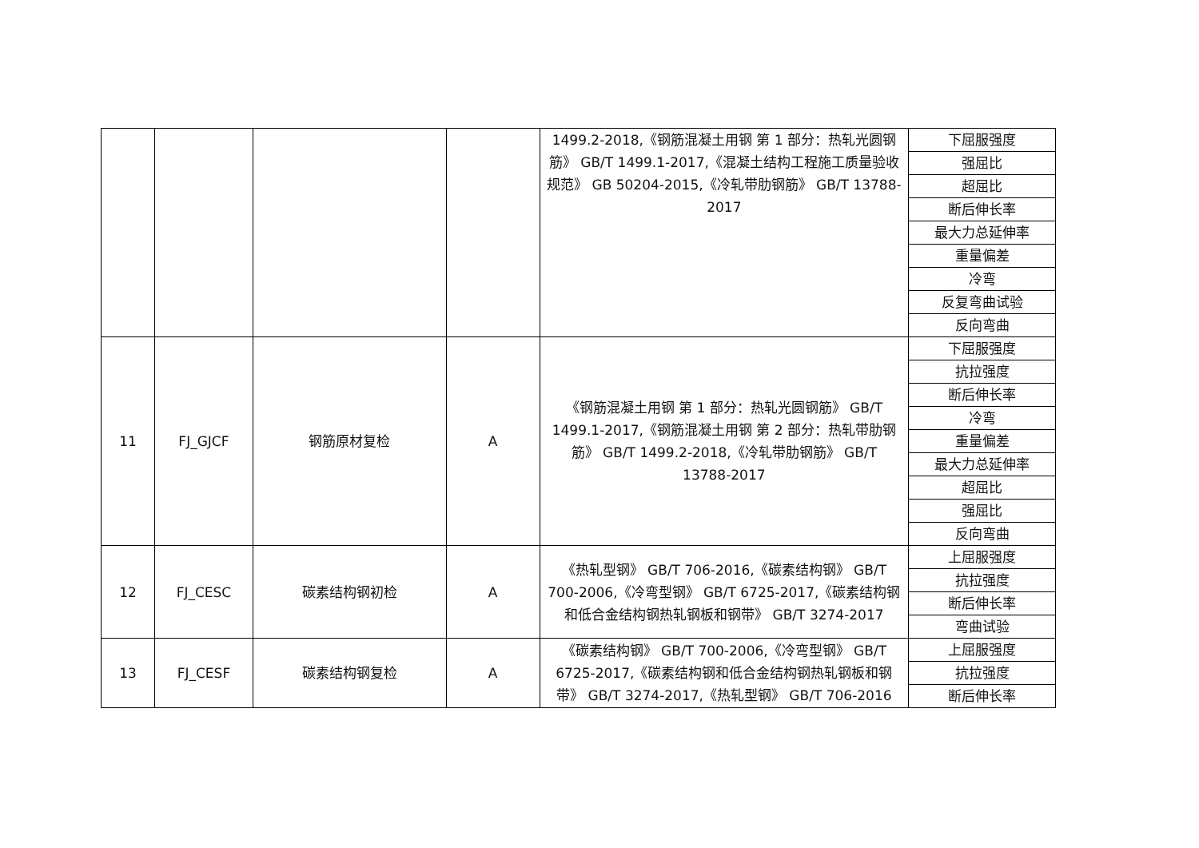| | | | | 1499.2-2018,《钢筋混凝土用钢 第 1 部分：热轧光圆钢筋》 GB/T 1499.1-2017,《混凝土结构工程施工质量验收规范》 GB 50204-2015,《冷轧带肋钢筋》 GB/T 13788-2017 | 下屈服强度 |
| | | | | | 强屈比 |
| | | | | | 超屈比 |
| | | | | | 断后伸长率 |
| | | | | | 最大力总延伸率 |
| | | | | | 重量偏差 |
| | | | | | 冷弯 |
| | | | | | 反复弯曲试验 |
| | | | | | 反向弯曲 |
| 11 | FJ_GJCF | 钢筋原材复检 | A | 《钢筋混凝土用钢 第 1 部分：热轧光圆钢筋》 GB/T 1499.1-2017,《钢筋混凝土用钢 第 2 部分：热轧带肋钢筋》 GB/T 1499.2-2018,《冷轧带肋钢筋》 GB/T 13788-2017 | 下屈服强度 |
| | | | | | 抗拉强度 |
| | | | | | 断后伸长率 |
| | | | | | 冷弯 |
| | | | | | 重量偏差 |
| | | | | | 最大力总延伸率 |
| | | | | | 超屈比 |
| | | | | | 强屈比 |
| | | | | | 反向弯曲 |
| 12 | FJ_CESC | 碳素结构钢初检 | A | 《热轧型钢》 GB/T 706-2016,《碳素结构钢》 GB/T 700-2006,《冷弯型钢》 GB/T 6725-2017,《碳素结构钢和低合金结构钢热轧钢板和钢带》 GB/T 3274-2017 | 上屈服强度 |
| | | | | | 抗拉强度 |
| | | | | | 断后伸长率 |
| | | | | | 弯曲试验 |
| 13 | FJ_CESF | 碳素结构钢复检 | A | 《碳素结构钢》 GB/T 700-2006,《冷弯型钢》 GB/T 6725-2017,《碳素结构钢和低合金结构钢热轧钢板和钢带》 GB/T 3274-2017,《热轧型钢》 GB/T 706-2016 | 上屈服强度 |
| | | | | | 抗拉强度 |
| | | | | | 断后伸长率 |